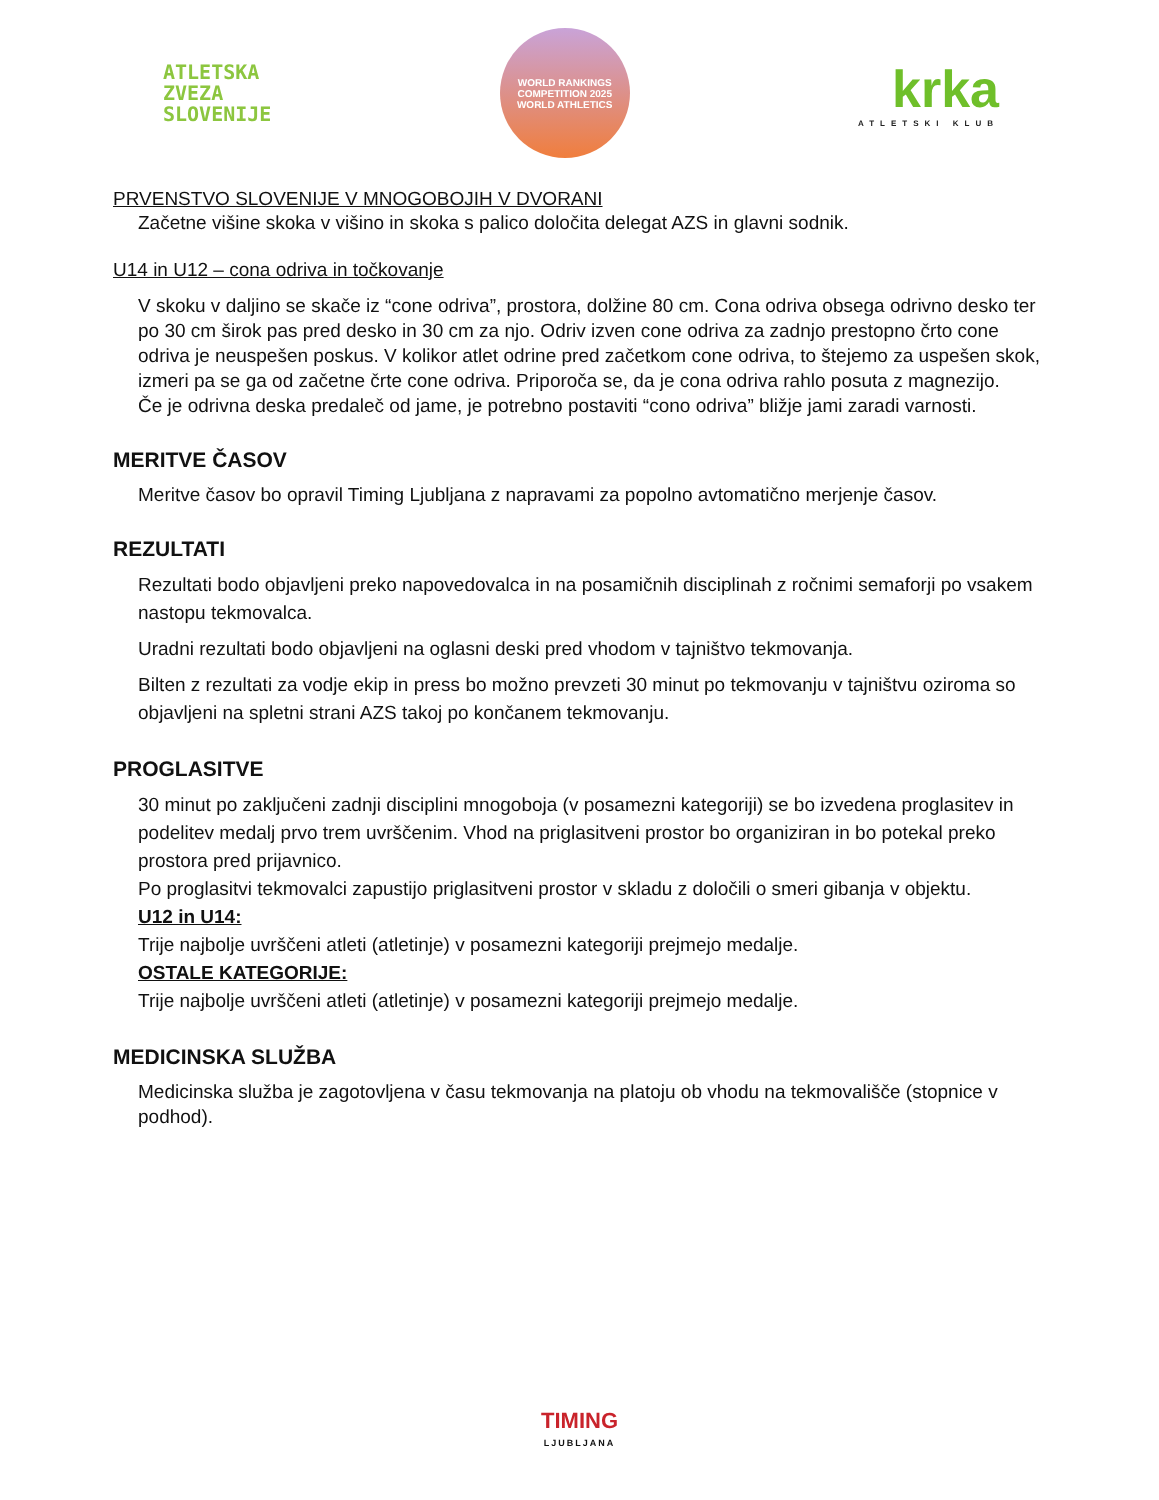ATLETSKA
ZVEZA
SLOVENIJE
WORLD RANKINGS COMPETITION 2025
WORLD ATHLETICS
krka
ATLETSKI KLUB
PRVENSTVO SLOVENIJE V MNOGOBOJIH V DVORANI
Začetne višine skoka v višino in skoka s palico določita delegat AZS in glavni sodnik.
U14 in U12 – cona odriva in točkovanje
V skoku v daljino se skače iz “cone odriva”, prostora, dolžine 80 cm. Cona odriva obsega odrivno desko ter po 30 cm širok pas pred desko in 30 cm za njo. Odriv izven cone odriva za zadnjo prestopno črto cone odriva je neuspešen poskus. V kolikor atlet odrine pred začetkom cone odriva, to štejemo za uspešen skok, izmeri pa se ga od začetne črte cone odriva. Priporoča se, da je cona odriva rahlo posuta z magnezijo.
Če je odrivna deska predaleč od jame, je potrebno postaviti “cono odriva” bližje jami zaradi varnosti.
MERITVE ČASOV
Meritve časov bo opravil Timing Ljubljana z napravami za popolno avtomatično merjenje časov.
REZULTATI
Rezultati bodo objavljeni preko napovedovalca in na posamičnih disciplinah z ročnimi semaforji po vsakem nastopu tekmovalca.
Uradni rezultati bodo objavljeni na oglasni deski pred vhodom v tajništvo tekmovanja.
Bilten z rezultati za vodje ekip in press bo možno prevzeti 30 minut po tekmovanju v tajništvu oziroma so objavljeni na spletni strani AZS takoj po končanem tekmovanju.
PROGLASITVE
30 minut po zaključeni zadnji disciplini mnogoboja (v posamezni kategoriji) se bo izvedena proglasitev in podelitev medalj prvo trem uvrščenim. Vhod na priglasitveni prostor bo organiziran in bo potekal preko prostora pred prijavnico.
Po proglasitvi tekmovalci zapustijo priglasitveni prostor v skladu z določili o smeri gibanja v objektu.
U12 in U14:
Trije najbolje uvrščeni atleti (atletinje) v posamezni kategoriji prejmejo medalje.
OSTALE KATEGORIJE:
Trije najbolje uvrščeni atleti (atletinje) v posamezni kategoriji prejmejo medalje.
MEDICINSKA SLUŽBA
Medicinska služba je zagotovljena v času tekmovanja na platoju ob vhodu na tekmovališče (stopnice v podhod).
TIMING
LJUBLJANA